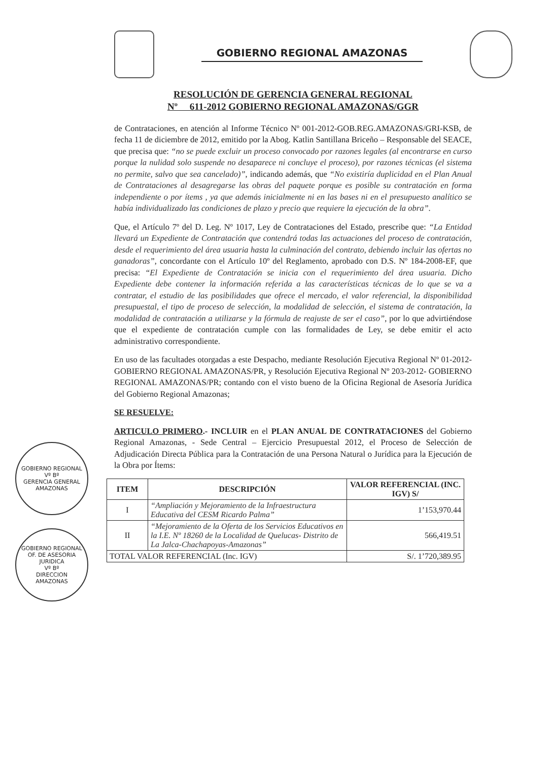GOBIERNO REGIONAL AMAZONAS
RESOLUCIÓN DE GERENCIA GENERAL REGIONAL
Nº 611-2012 GOBIERNO REGIONAL AMAZONAS/GGR
de Contrataciones, en atención al Informe Técnico Nº 001-2012-GOB.REG.AMAZONAS/GRI-KSB, de fecha 11 de diciembre de 2012, emitido por la Abog. Katlin Santillana Briceño – Responsable del SEACE, que precisa que: “no se puede excluir un proceso convocado por razones legales (al encontrarse en curso porque la nulidad solo suspende no desaparece ni concluye el proceso), por razones técnicas (el sistema no permite, salvo que sea cancelado)”, indicando además, que “No existiría duplicidad en el Plan Anual de Contrataciones al desagregarse las obras del paquete porque es posible su contratación en forma independiente o por ítems , ya que además inicialmente ni en las bases ni en el presupuesto analítico se había individualizado las condiciones de plazo y precio que requiere la ejecución de la obra”.
Que, el Artículo 7º del D. Leg. Nº 1017, Ley de Contrataciones del Estado, prescribe que: “La Entidad llevará un Expediente de Contratación que contendrá todas las actuaciones del proceso de contratación, desde el requerimiento del área usuaria hasta la culminación del contrato, debiendo incluir las ofertas no ganadoras”, concordante con el Artículo 10º del Reglamento, aprobado con D.S. Nº 184-2008-EF, que precisa: “El Expediente de Contratación se inicia con el requerimiento del área usuaria. Dicho Expediente debe contener la información referida a las características técnicas de lo que se va a contratar, el estudio de las posibilidades que ofrece el mercado, el valor referencial, la disponibilidad presupuestal, el tipo de proceso de selección, la modalidad de selección, el sistema de contratación, la modalidad de contratación a utilizarse y la fórmula de reajuste de ser el caso”, por lo que advirtiéndose que el expediente de contratación cumple con las formalidades de Ley, se debe emitir el acto administrativo correspondiente.
En uso de las facultades otorgadas a este Despacho, mediante Resolución Ejecutiva Regional Nº 01-2012-GOBIERNO REGIONAL AMAZONAS/PR, y Resolución Ejecutiva Regional Nº 203-2012- GOBIERNO REGIONAL AMAZONAS/PR; contando con el visto bueno de la Oficina Regional de Asesoría Jurídica del Gobierno Regional Amazonas;
GOBIERNO REGIONAL
Vº Bº
GERENCIA GENERAL
AMAZONAS
GOBIERNO REGIONAL
OF. DE ASESORIA JURIDICA
Vº Bº
DIRECCION
AMAZONAS
SE RESUELVE:
ARTICULO PRIMERO.- INCLUIR en el PLAN ANUAL DE CONTRATACIONES del Gobierno Regional Amazonas, - Sede Central – Ejercicio Presupuestal 2012, el Proceso de Selección de Adjudicación Directa Pública para la Contratación de una Persona Natural o Jurídica para la Ejecución de la Obra por Ítems:
| ITEM | DESCRIPCIÓN | VALOR REFERENCIAL (INC. IGV) S/ |
| --- | --- | --- |
| I | “Ampliación y Mejoramiento de la Infraestructura Educativa del CESM Ricardo Palma” | 1’153,970.44 |
| II | “Mejoramiento de la Oferta de los Servicios Educativos en la I.E. Nº 18260 de la Localidad de Quelucas- Distrito de La Jalca-Chachapoyas-Amazonas” | 566,419.51 |
| TOTAL VALOR REFERENCIAL (Inc. IGV) | | S/. 1’720,389.95 |